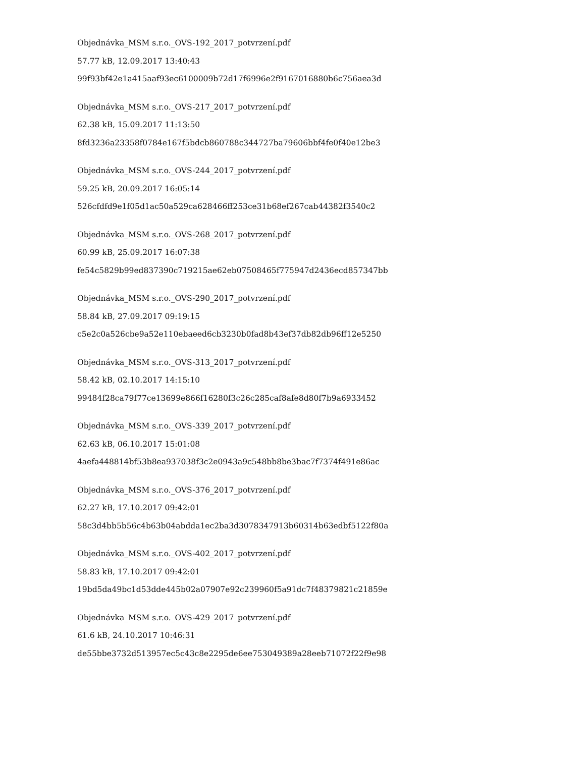Objednávka_MSM s.r.o._OVS-192_2017_potvrzení.pdf
57.77 kB, 12.09.2017 13:40:43
99f93bf42e1a415aaf93ec6100009b72d17f6996e2f9167016880b6c756aea3d
Objednávka_MSM s.r.o._OVS-217_2017_potvrzení.pdf
62.38 kB, 15.09.2017 11:13:50
8fd3236a23358f0784e167f5bdcb860788c344727ba79606bbf4fe0f40e12be3
Objednávka_MSM s.r.o._OVS-244_2017_potvrzení.pdf
59.25 kB, 20.09.2017 16:05:14
526cfdfd9e1f05d1ac50a529ca628466ff253ce31b68ef267cab44382f3540c2
Objednávka_MSM s.r.o._OVS-268_2017_potvrzení.pdf
60.99 kB, 25.09.2017 16:07:38
fe54c5829b99ed837390c719215ae62eb07508465f775947d2436ecd857347bb
Objednávka_MSM s.r.o._OVS-290_2017_potvrzení.pdf
58.84 kB, 27.09.2017 09:19:15
c5e2c0a526cbe9a52e110ebaeed6cb3230b0fad8b43ef37db82db96ff12e5250
Objednávka_MSM s.r.o._OVS-313_2017_potvrzení.pdf
58.42 kB, 02.10.2017 14:15:10
99484f28ca79f77ce13699e866f16280f3c26c285caf8afe8d80f7b9a6933452
Objednávka_MSM s.r.o._OVS-339_2017_potvrzení.pdf
62.63 kB, 06.10.2017 15:01:08
4aefa448814bf53b8ea937038f3c2e0943a9c548bb8be3bac7f7374f491e86ac
Objednávka_MSM s.r.o._OVS-376_2017_potvrzení.pdf
62.27 kB, 17.10.2017 09:42:01
58c3d4bb5b56c4b63b04abdda1ec2ba3d3078347913b60314b63edbf5122f80a
Objednávka_MSM s.r.o._OVS-402_2017_potvrzení.pdf
58.83 kB, 17.10.2017 09:42:01
19bd5da49bc1d53dde445b02a07907e92c239960f5a91dc7f48379821c21859e
Objednávka_MSM s.r.o._OVS-429_2017_potvrzení.pdf
61.6 kB, 24.10.2017 10:46:31
de55bbe3732d513957ec5c43c8e2295de6ee753049389a28eeb71072f22f9e98